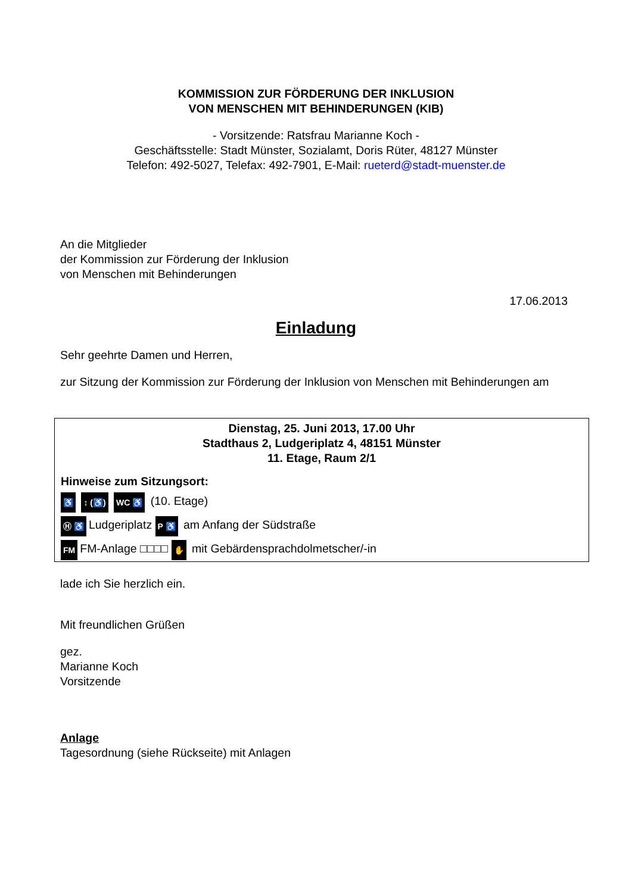KOMMISSION ZUR FÖRDERUNG DER INKLUSION
VON MENSCHEN MIT BEHINDERUNGEN (KIB)
- Vorsitzende: Ratsfrau Marianne Koch -
Geschäftsstelle: Stadt Münster, Sozialamt, Doris Rüter, 48127 Münster
Telefon: 492-5027, Telefax: 492-7901, E-Mail: rueterd@stadt-muenster.de
An die Mitglieder
der Kommission zur Förderung der Inklusion
von Menschen mit Behinderungen
17.06.2013
Einladung
Sehr geehrte Damen und Herren,
zur Sitzung der Kommission zur Förderung der Inklusion von Menschen mit Behinderungen am
Dienstag, 25. Juni 2013, 17.00 Uhr
Stadthaus 2, Ludgeriplatz 4, 48151 Münster
11. Etage, Raum 2/1
Hinweise zum Sitzungsort:
♿ ↕ (♿) WC ♿ (10. Etage)
Ⓗ ♿ Ludgeriplatz P ♿ am Anfang der Südstraße
FM FM-Anlage □□□□ ✋ mit Gebärdensprachdolmetscher/-in
lade ich Sie herzlich ein.
Mit freundlichen Grüßen
gez.
Marianne Koch
Vorsitzende
Anlage
Tagesordnung (siehe Rückseite) mit Anlagen